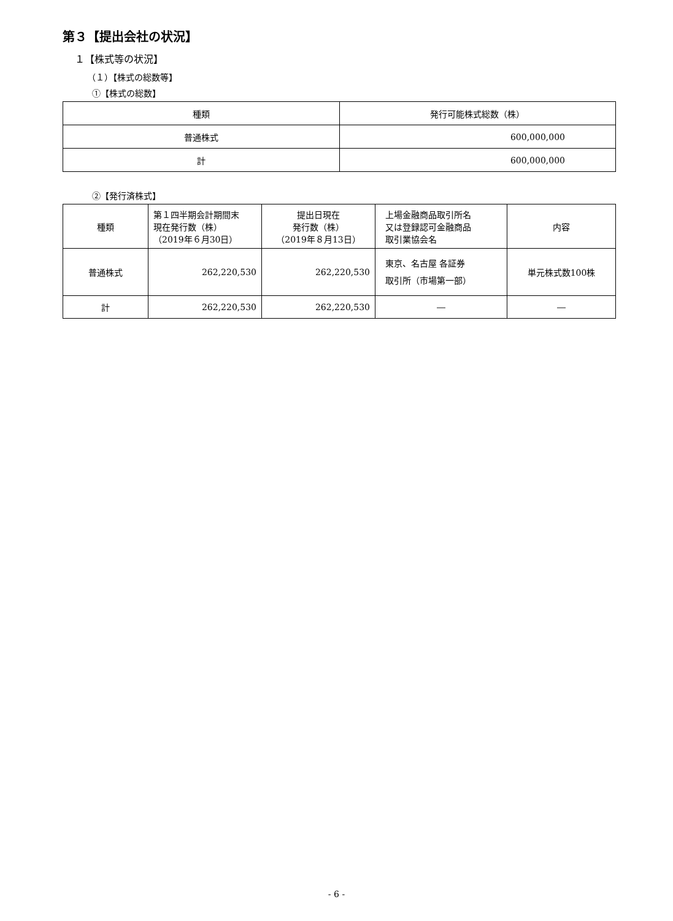第３【提出会社の状況】
１【株式等の状況】
（１）【株式の総数等】
①【株式の総数】
| 種類 | 発行可能株式総数（株） |
| 普通株式 | 600,000,000 |
| 計 | 600,000,000 |
②【発行済株式】
| 種類 | 第１四半期会計期間末 現在発行数（株） （2019年６月30日） | 提出日現在 発行数（株） （2019年８月13日） | 上場金融商品取引所名 又は登録認可金融商品 取引業協会名 | 内容 |
| 普通株式 | 262,220,530 | 262,220,530 | 東京、名古屋 各証券 取引所（市場第一部） | 単元株式数100株 |
| 計 | 262,220,530 | 262,220,530 | ― | ― |
- 6 -